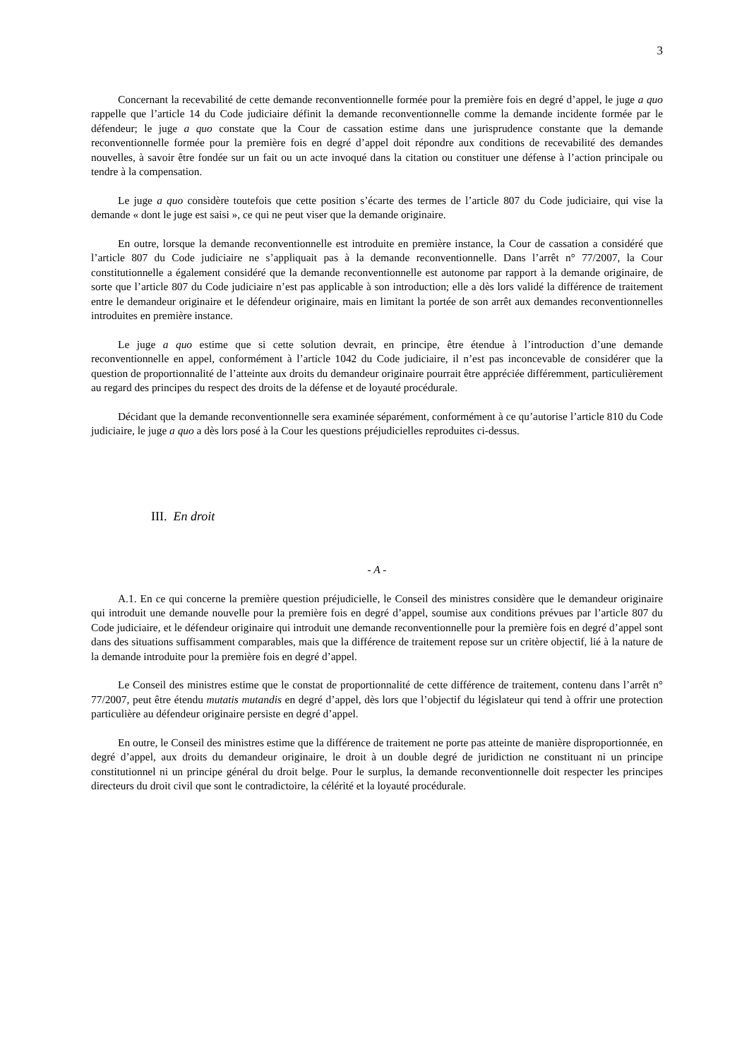3
Concernant la recevabilité de cette demande reconventionnelle formée pour la première fois en degré d’appel, le juge a quo rappelle que l’article 14 du Code judiciaire définit la demande reconventionnelle comme la demande incidente formée par le défendeur; le juge a quo constate que la Cour de cassation estime dans une jurisprudence constante que la demande reconventionnelle formée pour la première fois en degré d’appel doit répondre aux conditions de recevabilité des demandes nouvelles, à savoir être fondée sur un fait ou un acte invoqué dans la citation ou constituer une défense à l’action principale ou tendre à la compensation.
Le juge a quo considère toutefois que cette position s’écarte des termes de l’article 807 du Code judiciaire, qui vise la demande « dont le juge est saisi », ce qui ne peut viser que la demande originaire.
En outre, lorsque la demande reconventionnelle est introduite en première instance, la Cour de cassation a considéré que l’article 807 du Code judiciaire ne s’appliquait pas à la demande reconventionnelle. Dans l’arrêt n° 77/2007, la Cour constitutionnelle a également considéré que la demande reconventionnelle est autonome par rapport à la demande originaire, de sorte que l’article 807 du Code judiciaire n’est pas applicable à son introduction; elle a dès lors validé la différence de traitement entre le demandeur originaire et le défendeur originaire, mais en limitant la portée de son arrêt aux demandes reconventionnelles introduites en première instance.
Le juge a quo estime que si cette solution devrait, en principe, être étendue à l’introduction d’une demande reconventionnelle en appel, conformément à l’article 1042 du Code judiciaire, il n’est pas inconcevable de considérer que la question de proportionnalité de l’atteinte aux droits du demandeur originaire pourrait être appréciée différemment, particulièrement au regard des principes du respect des droits de la défense et de loyauté procédurale.
Décidant que la demande reconventionnelle sera examinée séparément, conformément à ce qu’autorise l’article 810 du Code judiciaire, le juge a quo a dès lors posé à la Cour les questions préjudicielles reproduites ci-dessus.
III. En droit
- A -
A.1. En ce qui concerne la première question préjudicielle, le Conseil des ministres considère que le demandeur originaire qui introduit une demande nouvelle pour la première fois en degré d’appel, soumise aux conditions prévues par l’article 807 du Code judiciaire, et le défendeur originaire qui introduit une demande reconventionnelle pour la première fois en degré d’appel sont dans des situations suffisamment comparables, mais que la différence de traitement repose sur un critère objectif, lié à la nature de la demande introduite pour la première fois en degré d’appel.
Le Conseil des ministres estime que le constat de proportionnalité de cette différence de traitement, contenu dans l’arrêt n° 77/2007, peut être étendu mutatis mutandis en degré d’appel, dès lors que l’objectif du législateur qui tend à offrir une protection particulière au défendeur originaire persiste en degré d’appel.
En outre, le Conseil des ministres estime que la différence de traitement ne porte pas atteinte de manière disproportionnée, en degré d’appel, aux droits du demandeur originaire, le droit à un double degré de juridiction ne constituant ni un principe constitutionnel ni un principe général du droit belge. Pour le surplus, la demande reconventionnelle doit respecter les principes directeurs du droit civil que sont le contradictoire, la célérité et la loyauté procédurale.